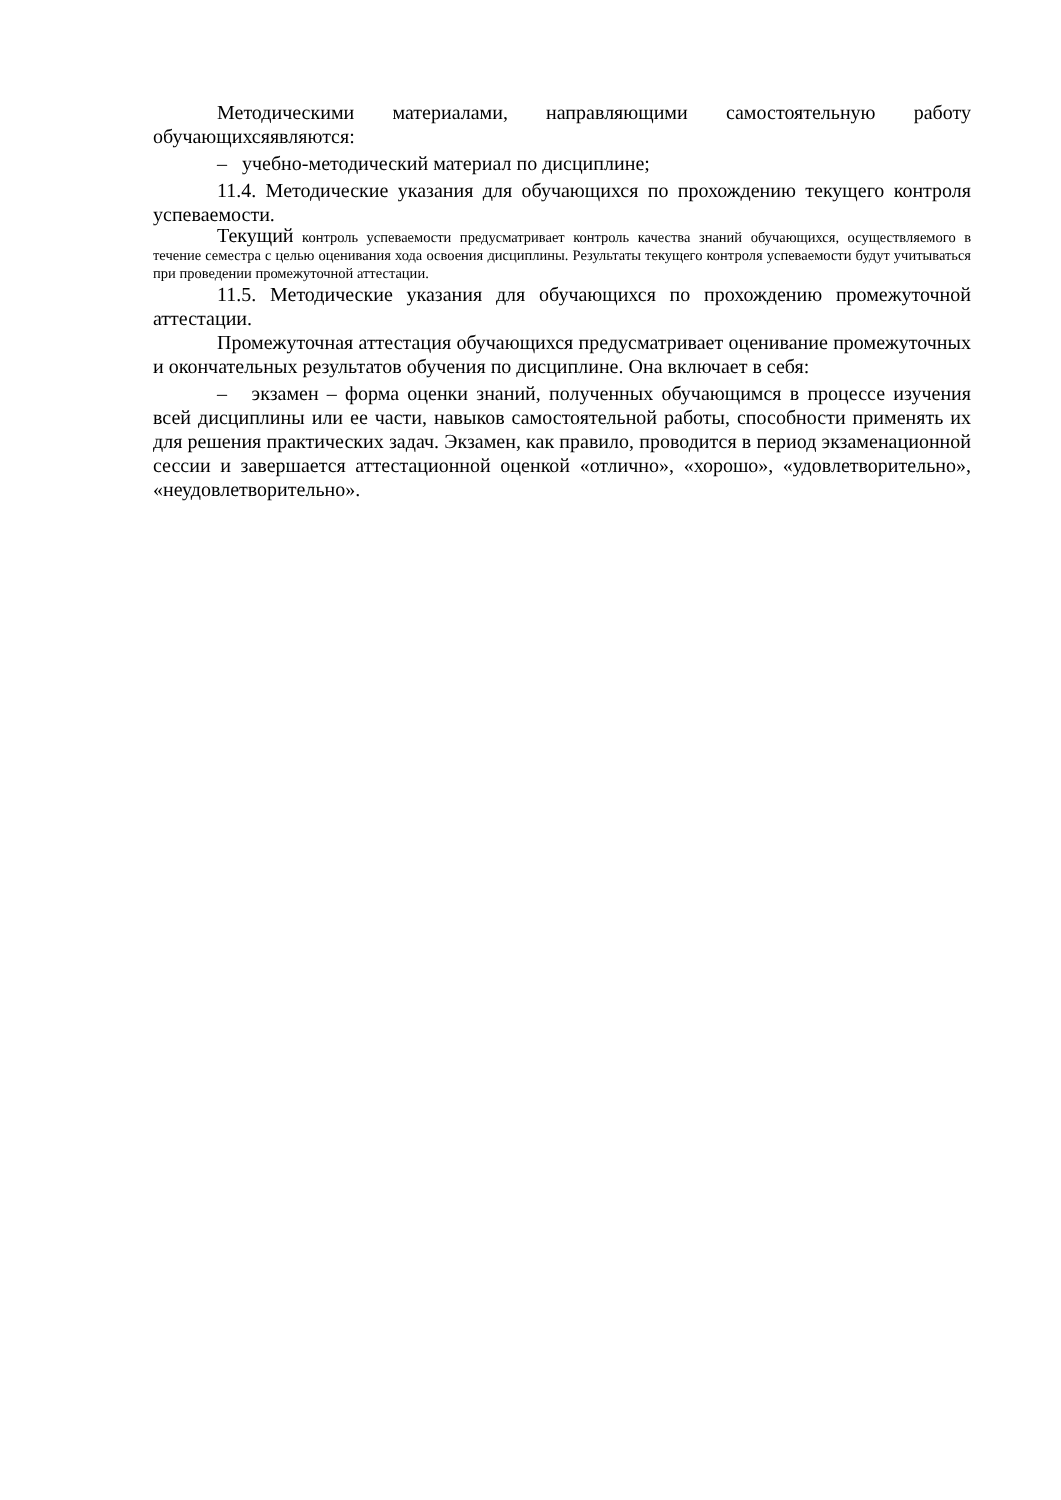Методическими материалами, направляющими самостоятельную работу обучающихсяявляются:
– учебно-методический материал по дисциплине;
11.4. Методические указания для обучающихся по прохождению текущего контроля успеваемости.
Текущий контроль успеваемости предусматривает контроль качества знаний обучающихся, осуществляемого в течение семестра с целью оценивания хода освоения дисциплины. Результаты текущего контроля успеваемости будут учитываться при проведении промежуточной аттестации.
11.5. Методические указания для обучающихся по прохождению промежуточной аттестации.
Промежуточная аттестация обучающихся предусматривает оценивание промежуточных и окончательных результатов обучения по дисциплине. Она включает в себя:
– экзамен – форма оценки знаний, полученных обучающимся в процессе изучения всей дисциплины или ее части, навыков самостоятельной работы, способности применять их для решения практических задач. Экзамен, как правило, проводится в период экзаменационной сессии и завершается аттестационной оценкой «отлично», «хорошо», «удовлетворительно», «неудовлетворительно».